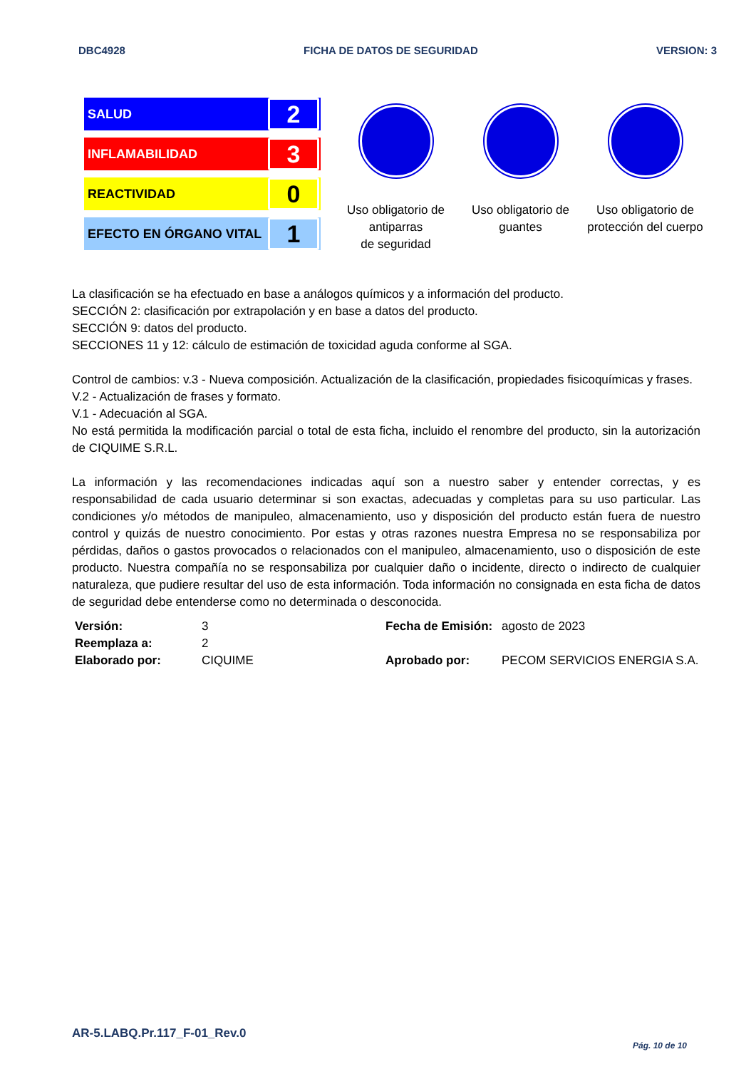DBC4928 FICHA DE DATOS DE SEGURIDAD VERSION: 3
SALUD 2
INFLAMABILIDAD 3
REACTIVIDAD 0
EFECTO EN ÓRGANO VITAL 1
Uso obligatorio de antiparras
de seguridad
Uso obligatorio de guantes
Uso obligatorio de protección del cuerpo
La clasificación se ha efectuado en base a análogos químicos y a información del producto.
SECCIÓN 2: clasificación por extrapolación y en base a datos del producto.
SECCIÓN 9: datos del producto.
SECCIONES 11 y 12: cálculo de estimación de toxicidad aguda conforme al SGA.
Control de cambios: v.3 - Nueva composición. Actualización de la clasificación, propiedades fisicoquímicas y frases.
V.2 - Actualización de frases y formato.
V.1 - Adecuación al SGA.
No está permitida la modificación parcial o total de esta ficha, incluido el renombre del producto, sin la autorización de CIQUIME S.R.L.
La información y las recomendaciones indicadas aquí son a nuestro saber y entender correctas, y es responsabilidad de cada usuario determinar si son exactas, adecuadas y completas para su uso particular. Las condiciones y/o métodos de manipuleo, almacenamiento, uso y disposición del producto están fuera de nuestro control y quizás de nuestro conocimiento. Por estas y otras razones nuestra Empresa no se responsabiliza por pérdidas, daños o gastos provocados o relacionados con el manipuleo, almacenamiento, uso o disposición de este producto. Nuestra compañía no se responsabiliza por cualquier daño o incidente, directo o indirecto de cualquier naturaleza, que pudiere resultar del uso de esta información. Toda información no consignada en esta ficha de datos de seguridad debe entenderse como no determinada o desconocida.
| Versión: | 3 | Fecha de Emisión: | agosto de 2023 |
| Reemplaza a: | 2 | | |
| Elaborado por: | CIQUIME | Aprobado por: | PECOM SERVICIOS ENERGIA S.A. |
AR-5.LABQ.Pr.117_F-01_Rev.0
Pág. 10 de 10